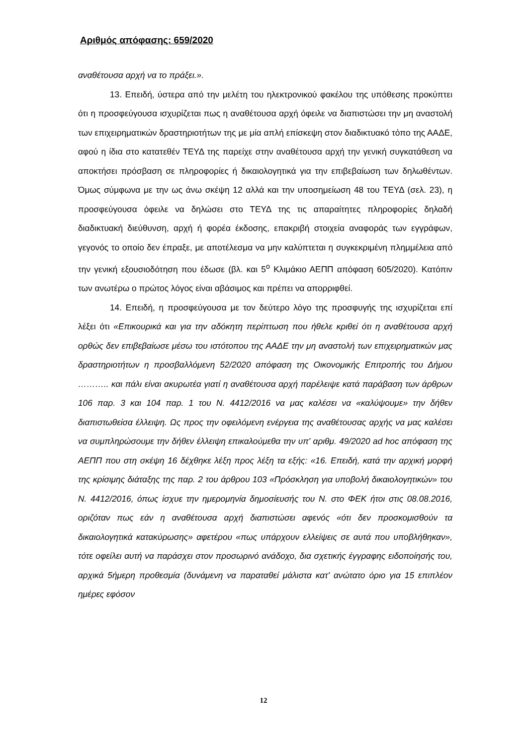Αριθμός απόφασης: 659/2020
αναθέτουσα αρχή να το πράξει.».
13. Επειδή, ύστερα από την μελέτη του ηλεκτρονικού φακέλου της υπόθεσης προκύπτει ότι η προσφεύγουσα ισχυρίζεται πως η αναθέτουσα αρχή όφειλε να διαπιστώσει την μη αναστολή των επιχειρηματικών δραστηριοτήτων της με μία απλή επίσκεψη στον διαδικτυακό τόπο της ΑΑΔΕ, αφού η ίδια στο κατατεθέν ΤΕΥΔ της παρείχε στην αναθέτουσα αρχή την γενική συγκατάθεση να αποκτήσει πρόσβαση σε πληροφορίες ή δικαιολογητικά για την επιβεβαίωση των δηλωθέντων. Όμως σύμφωνα με την ως άνω σκέψη 12 αλλά και την υποσημείωση 48 του ΤΕΥΔ (σελ. 23), η προσφεύγουσα όφειλε να δηλώσει στο ΤΕΥΔ της τις απαραίτητες πληροφορίες δηλαδή διαδικτυακή διεύθυνση, αρχή ή φορέα έκδοσης, επακριβή στοιχεία αναφοράς των εγγράφων, γεγονός το οποίο δεν έπραξε, με αποτέλεσμα να μην καλύπτεται η συγκεκριμένη πλημμέλεια από την γενική εξουσιοδότηση που έδωσε (βλ. και 5<sup>ο</sup> Κλιμάκιο ΑΕΠΠ απόφαση 605/2020). Κατόπιν των ανωτέρω ο πρώτος λόγος είναι αβάσιμος και πρέπει να απορριφθεί.
14. Επειδή, η προσφεύγουσα με τον δεύτερο λόγο της προσφυγής της ισχυρίζεται επί λέξει ότι «Επικουρικά και για την αδόκητη περίπτωση που ήθελε κριθεί ότι η αναθέτουσα αρχή ορθώς δεν επιβεβαίωσε μέσω του ιστότοπου της ΑΑΔΕ την μη αναστολή των επιχειρηματικών μας δραστηριοτήτων η προσβαλλόμενη 52/2020 απόφαση της Οικονομικής Επιτροπής του Δήμου ……….. και πάλι είναι ακυρωτέα γιατί η αναθέτουσα αρχή παρέλειψε κατά παράβαση των άρθρων 106 παρ. 3 και 104 παρ. 1 του Ν. 4412/2016 να μας καλέσει να «καλύψουμε» την δήθεν διαπιστωθείσα έλλειψη. Ως προς την οφειλόμενη ενέργεια της αναθέτουσας αρχής να μας καλέσει να συμπληρώσουμε την δήθεν έλλειψη επικαλούμεθα την υπ' αριθμ. 49/2020 ad hoc απόφαση της ΑΕΠΠ που στη σκέψη 16 δέχθηκε λέξη προς λέξη τα εξής: «16. Επειδή, κατά την αρχική μορφή της κρίσιμης διάταξης της παρ. 2 του άρθρου 103 «Πρόσκληση για υποβολή δικαιολογητικών» του Ν. 4412/2016, όπως ίσχυε την ημερομηνία δημοσίευσής του Ν. στο ΦΕΚ ήτοι στις 08.08.2016, οριζόταν πως εάν η αναθέτουσα αρχή διαπιστώσει αφενός «ότι δεν προσκομισθούν τα δικαιολογητικά κατακύρωσης» αφετέρου «πως υπάρχουν ελλείψεις σε αυτά που υποβλήθηκαν», τότε οφείλει αυτή να παράσχει στον προσωρινό ανάδοχο, δια σχετικής έγγραφης ειδοποίησής του, αρχικά 5ήμερη προθεσμία (δυνάμενη να παραταθεί μάλιστα κατ' ανώτατο όριο για 15 επιπλέον ημέρες εφόσον
12